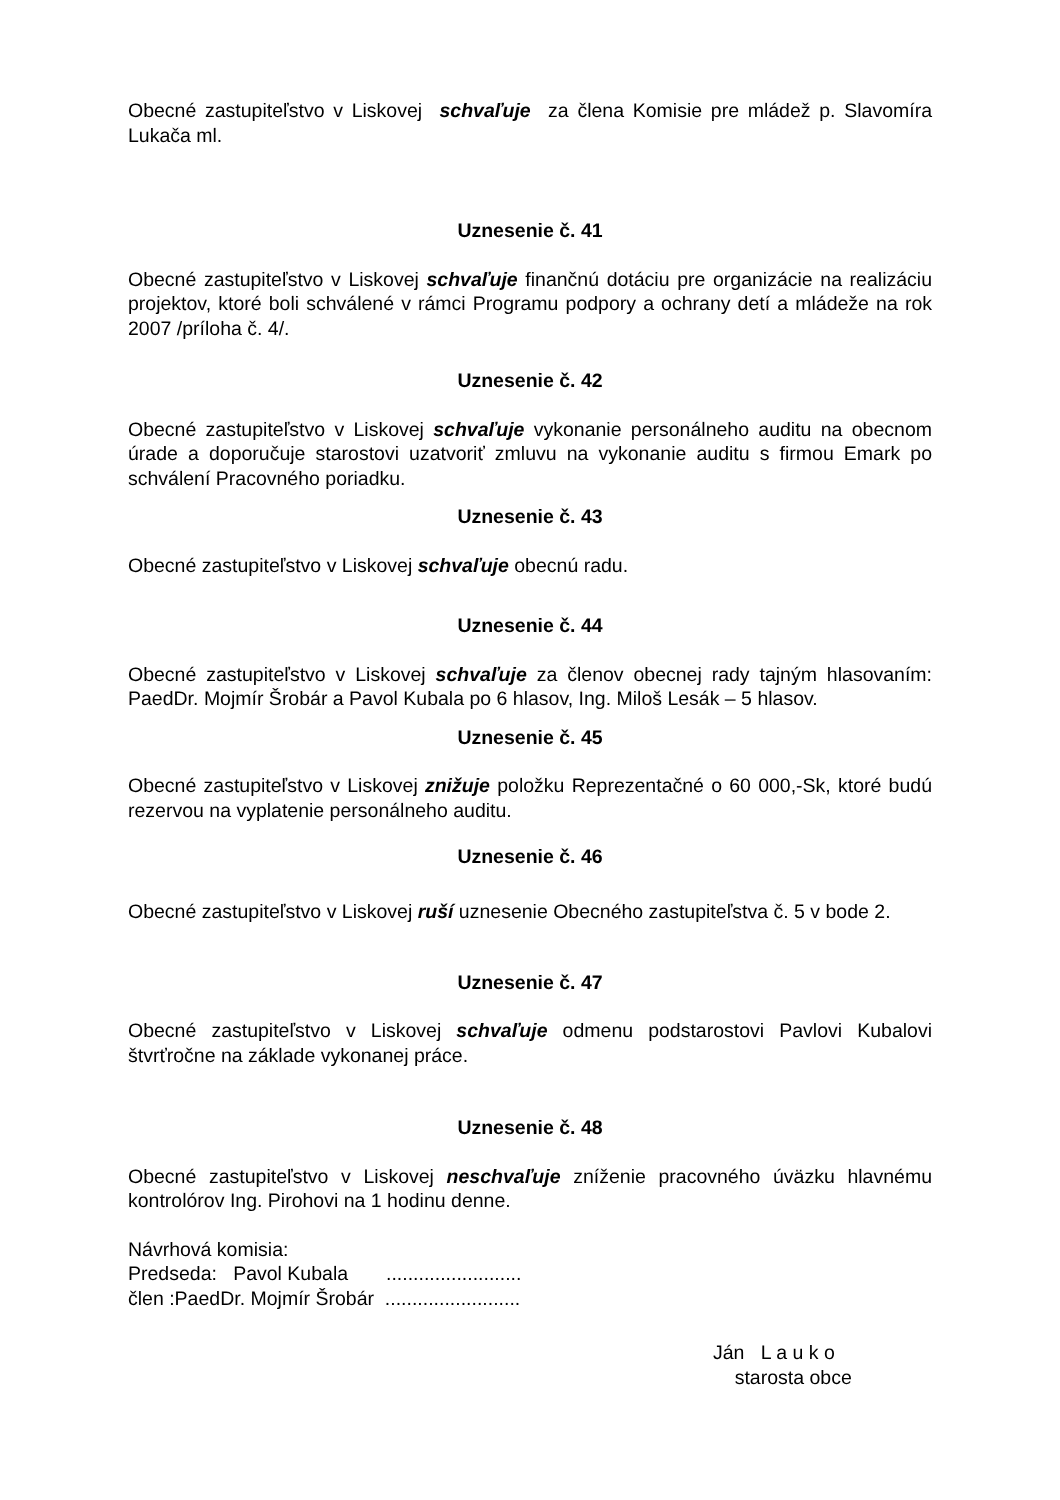Obecné zastupiteľstvo v Liskovej schvaľuje za člena Komisie pre mládež p. Slavomíra Lukača ml.
Uznesenie č. 41
Obecné zastupiteľstvo v Liskovej schvaľuje finančnú dotáciu pre organizácie na realizáciu projektov, ktoré boli schválené v rámci Programu podpory a ochrany detí a mládeže na rok 2007 /príloha č. 4/.
Uznesenie č. 42
Obecné zastupiteľstvo v Liskovej schvaľuje vykonanie personálneho auditu na obecnom úrade a doporučuje starostovi uzatvoriť zmluvu na vykonanie auditu s firmou Emark po schválení Pracovného poriadku.
Uznesenie č. 43
Obecné zastupiteľstvo v Liskovej schvaľuje obecnú radu.
Uznesenie č. 44
Obecné zastupiteľstvo v Liskovej schvaľuje za členov obecnej rady tajným hlasovaním: PaedDr. Mojmír Šrobár a Pavol Kubala po 6 hlasov, Ing. Miloš Lesák – 5 hlasov.
Uznesenie č. 45
Obecné zastupiteľstvo v Liskovej znižuje položku Reprezentačné o 60 000,-Sk, ktoré budú rezervou na vyplatenie personálneho auditu.
Uznesenie č. 46
Obecné zastupiteľstvo v Liskovej ruší uznesenie Obecného zastupiteľstva č. 5 v bode 2.
Uznesenie č. 47
Obecné zastupiteľstvo v Liskovej schvaľuje odmenu podstarostovi Pavlovi Kubalovi štvrťročne na základe vykonanej práce.
Uznesenie č. 48
Obecné zastupiteľstvo v Liskovej neschvaľuje zníženie pracovného úväzku hlavnému kontrolórov Ing. Pirohovi na 1 hodinu denne.
Návrhová komisia:
Predseda: Pavol Kubala .........................
člen :PaedDr. Mojmír Šrobár .........................
Ján L a u k o
starosta obce